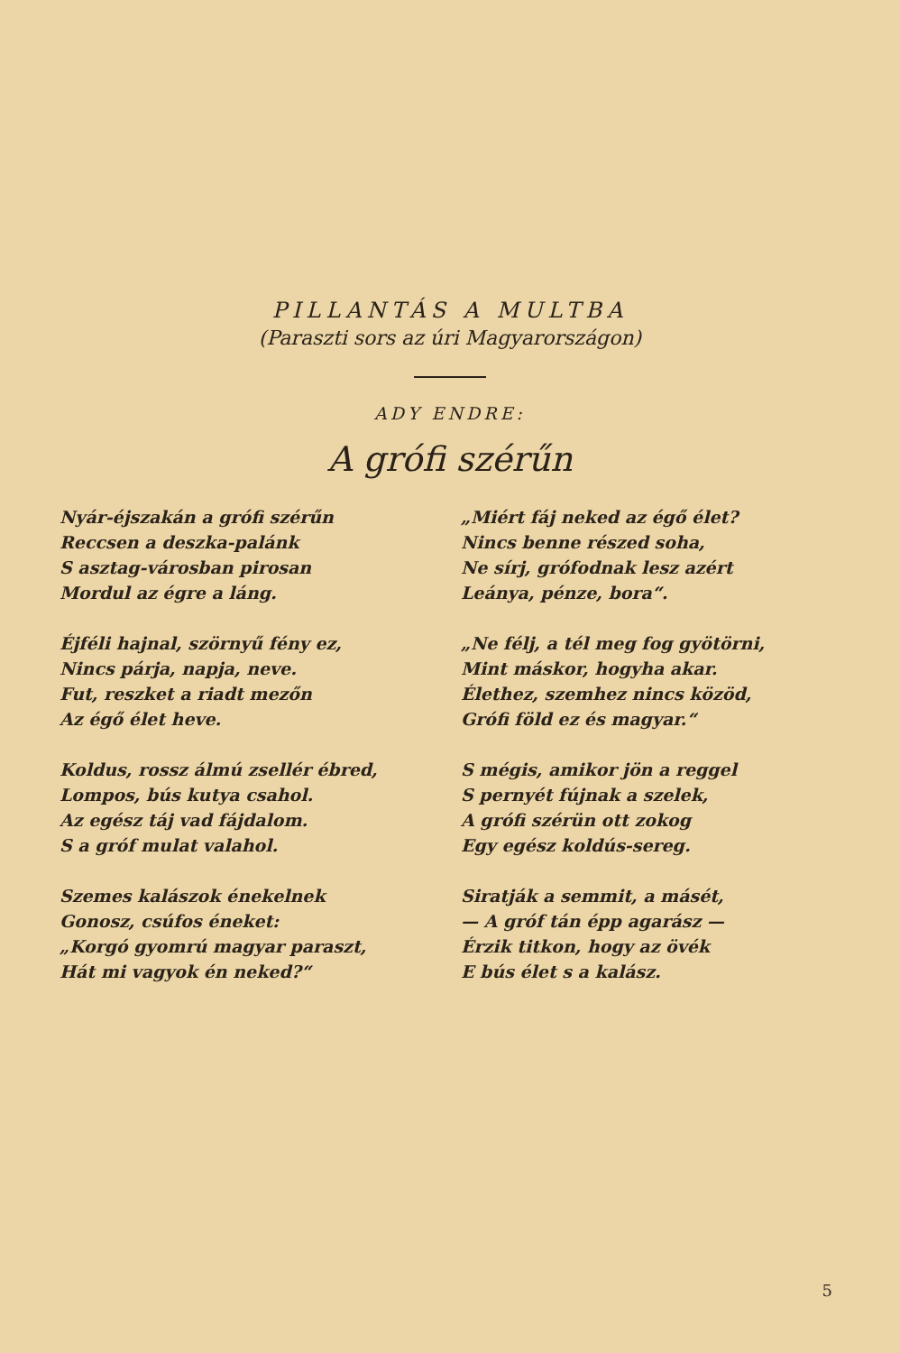PILLANTÁS A MULTBA
(Paraszti sors az úri Magyarországon)
ADY ENDRE:
A grófi szérűn
Nyár-éjszakán a grófi szérűn
Reccsen a deszka-palánk
S asztag-városban pirosan
Mordul az égre a láng.
Éjféli hajnal, szörnyű fény ez,
Nincs párja, napja, neve.
Fut, reszket a riadt mezőn
Az égő élet heve.
Koldus, rossz álmú zsellér ébred,
Lompos, bús kutya csahol.
Az egész táj vad fájdalom.
S a gróf mulat valahol.
Szemes kalászok énekelnek
Gonosz, csúfos éneket:
„Korgó gyomrú magyar paraszt,
Hát mi vagyok én neked?“
„Miért fáj neked az égő élet?
Nincs benne részed soha,
Ne sírj, grófodnak lesz azért
Leánya, pénze, bora“.
„Ne félj, a tél meg fog gyötörni,
Mint máskor, hogyha akar.
Élethez, szemhez nincs közöd,
Grófi föld ez és magyar.“
S mégis, amikor jön a reggel
S pernyét fújnak a szelek,
A grófi szérün ott zokog
Egy egész koldús-sereg.
Siratják a semmit, a másét,
— A gróf tán épp agarász —
Érzik titkon, hogy az övék
E bús élet s a kalász.
5